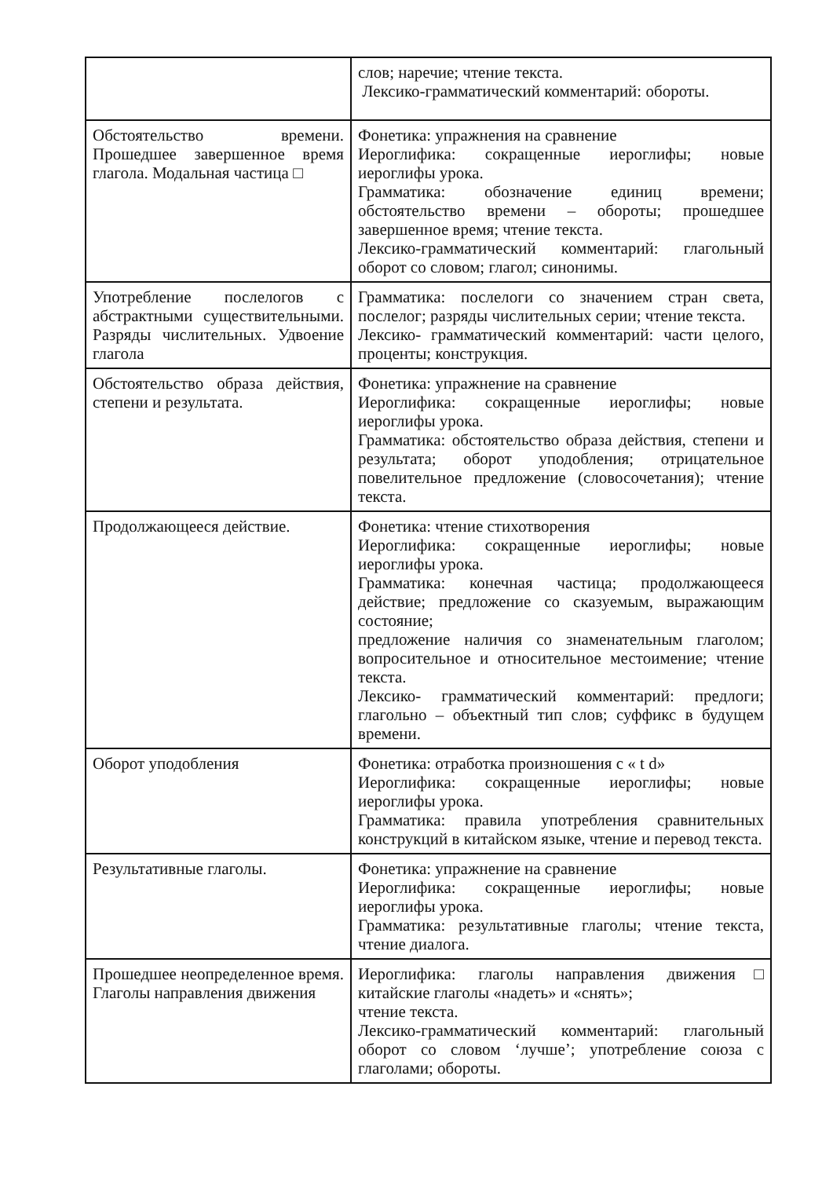| | слов; наречие; чтение текста. Лексико-грамматический комментарий: обороты. |
| Обстоятельство времени. Прошедшее завершенное время глагола. Модальная частица □ | Фонетика: упражнения на сравнение Иероглифика: сокращенные иероглифы; новые иероглифы урока. Грамматика: обозначение единиц времени; обстоятельство времени – обороты; прошедшее завершенное время; чтение текста. Лексико-грамматический комментарий: глагольный оборот со словом; глагол; синонимы. |
| Употребление послелогов с абстрактными существительными. Разряды числительных. Удвоение глагола | Грамматика: послелоги со значением стран света, послелог; разряды числительных серии; чтение текста. Лексико- грамматический комментарий: части целого, проценты; конструкция. |
| Обстоятельство образа действия, степени и результата. | Фонетика: упражнение на сравнение Иероглифика: сокращенные иероглифы; новые иероглифы урока. Грамматика: обстоятельство образа действия, степени и результата; оборот уподобления; отрицательное повелительное предложение (словосочетания); чтение текста. |
| Продолжающееся действие. | Фонетика: чтение стихотворения Иероглифика: сокращенные иероглифы; новые иероглифы урока. Грамматика: конечная частица; продолжающееся действие; предложение со сказуемым, выражающим состояние; предложение наличия со знаменательным глаголом; вопросительное и относительное местоимение; чтение текста. Лексико- грамматический комментарий: предлоги; глагольно – объектный тип слов; суффикс в будущем времени. |
| Оборот уподобления | Фонетика: отработка произношения с « t d» Иероглифика: сокращенные иероглифы; новые иероглифы урока. Грамматика: правила употребления сравнительных конструкций в китайском языке, чтение и перевод текста. |
| Результативные глаголы. | Фонетика: упражнение на сравнение Иероглифика: сокращенные иероглифы; новые иероглифы урока. Грамматика: результативные глаголы; чтение текста, чтение диалога. |
| Прошедшее неопределенное время. Глаголы направления движения | Иероглифика: глаголы направления движения□ китайские глаголы «надеть» и «снять»; чтение текста. Лексико-грамматический комментарий: глагольный оборот со словом ‘лучше’; употребление союза с глаголами; обороты. |